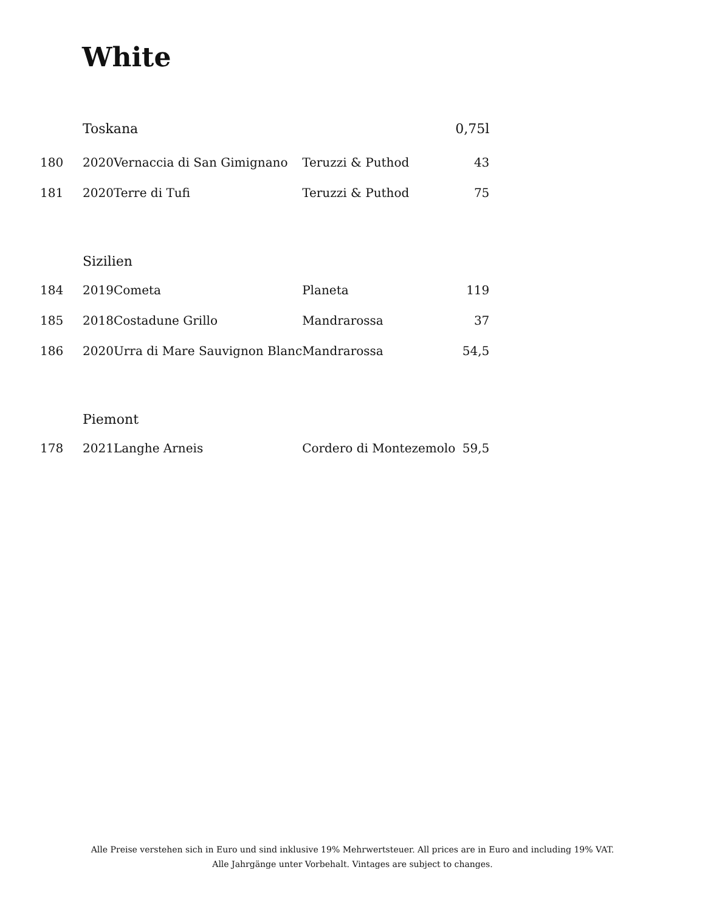White
| | Toskana | | | 0,75l |
| 180 | 2020 | Vernaccia di San Gimignano | Teruzzi & Puthod | 43 |
| 181 | 2020 | Terre di Tufi | Teruzzi & Puthod | 75 |
| | Sizilien | | | |
| 184 | 2019 | Cometa | Planeta | 119 |
| 185 | 2018 | Costadune Grillo | Mandrarossa | 37 |
| 186 | 2020 | Urra di Mare Sauvignon Blanc | Mandrarossa | 54,5 |
| | Piemont | | | |
| 178 | 2021 | Langhe Arneis | Cordero di Montezemolo | 59,5 |
Alle Preise verstehen sich in Euro und sind inklusive 19% Mehrwertsteuer. All prices are in Euro and including 19% VAT.
Alle Jahrgänge unter Vorbehalt. Vintages are subject to changes.